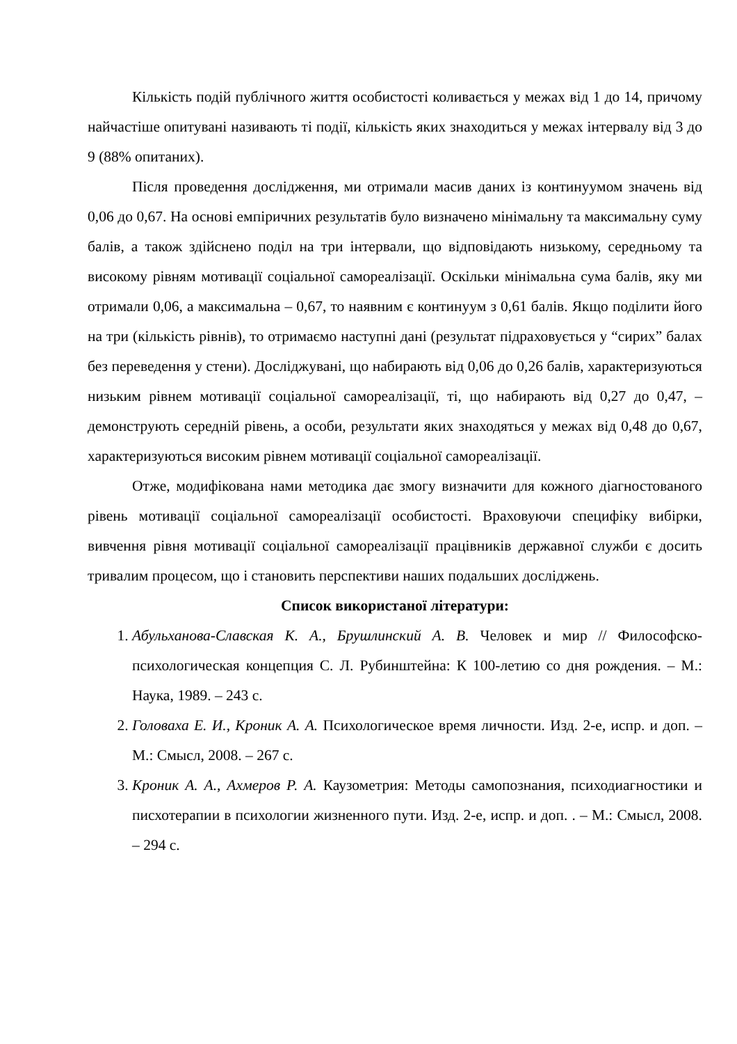Кількість подій публічного життя особистості коливається у межах від 1 до 14, причому найчастіше опитувані називають ті події, кількість яких знаходиться у межах інтервалу від 3 до 9 (88% опитаних).
Після проведення дослідження, ми отримали масив даних із континуумом значень від 0,06 до 0,67. На основі емпіричних результатів було визначено мінімальну та максимальну суму балів, а також здійснено поділ на три інтервали, що відповідають низькому, середньому та високому рівням мотивації соціальної самореалізації. Оскільки мінімальна сума балів, яку ми отримали 0,06, а максимальна – 0,67, то наявним є континуум з 0,61 балів. Якщо поділити його на три (кількість рівнів), то отримаємо наступні дані (результат підраховується у “сирих” балах без переведення у стени). Досліджувані, що набирають від 0,06 до 0,26 балів, характеризуються низьким рівнем мотивації соціальної самореалізації, ті, що набирають від 0,27 до 0,47, – демонструють середній рівень, а особи, результати яких знаходяться у межах від 0,48 до 0,67, характеризуються високим рівнем мотивації соціальної самореалізації.
Отже, модифікована нами методика дає змогу визначити для кожного діагностованого рівень мотивації соціальної самореалізації особистості. Враховуючи специфіку вибірки, вивчення рівня мотивації соціальної самореалізації працівників державної служби є досить тривалим процесом, що і становить перспективи наших подальших досліджень.
Список використаної літератури:
1. Абульханова-Славская К. А., Брушлинский А. В. Человек и мир // Философско-психологическая концепция С. Л. Рубинштейна: К 100-летию со дня рождения. – М.: Наука, 1989. – 243 с.
2. Головаха Е. И., Кроник А. А. Психологическое время личности. Изд. 2-е, испр. и доп. – М.: Смысл, 2008. – 267 с.
3. Кроник А. А., Ахмеров Р. А. Каузометрия: Методы самопознания, психодиагностики и писхотерапии в психологии жизненного пути. Изд. 2-е, испр. и доп. . – М.: Смысл, 2008. – 294 с.